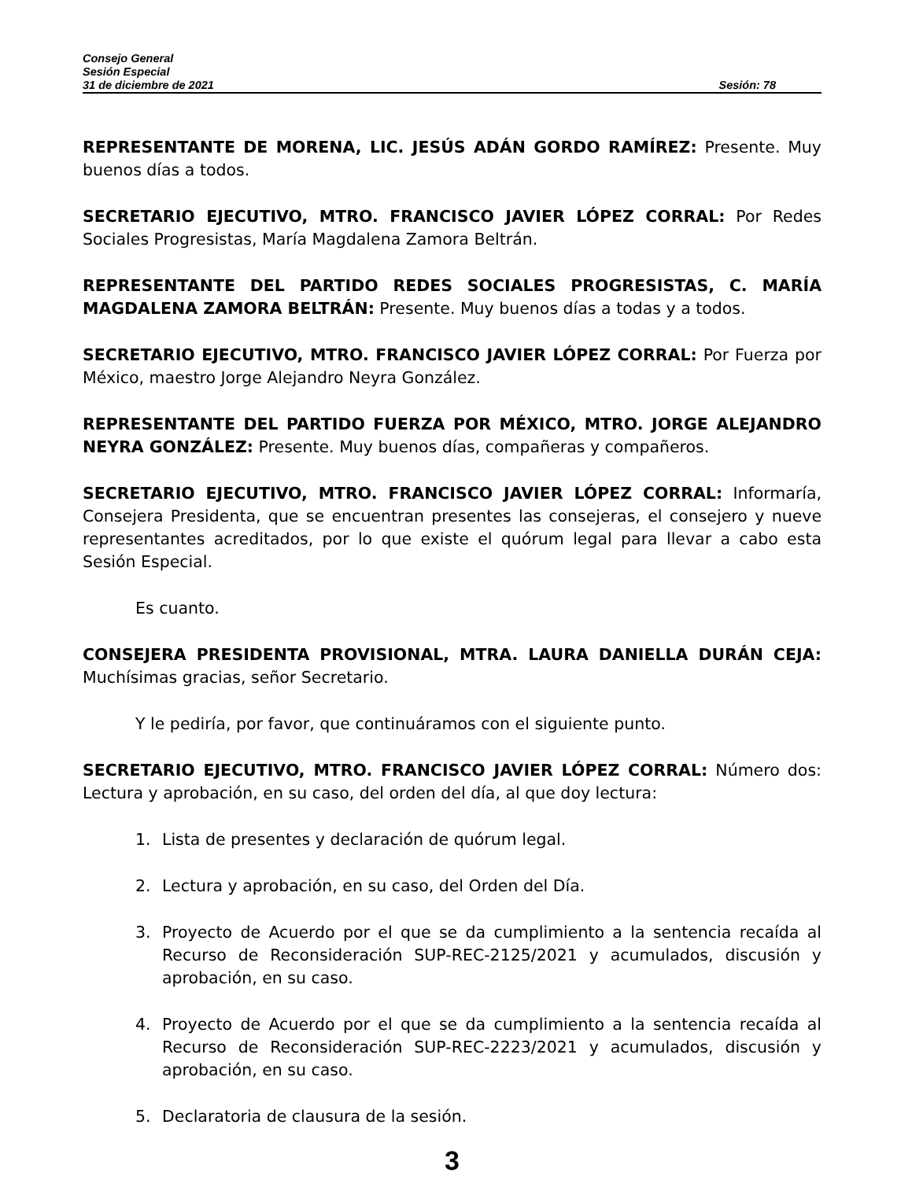Consejo General
Sesión Especial
31 de diciembre de 2021 Sesión: 78
REPRESENTANTE DE MORENA, LIC. JESÚS ADÁN GORDO RAMÍREZ: Presente. Muy buenos días a todos.
SECRETARIO EJECUTIVO, MTRO. FRANCISCO JAVIER LÓPEZ CORRAL: Por Redes Sociales Progresistas, María Magdalena Zamora Beltrán.
REPRESENTANTE DEL PARTIDO REDES SOCIALES PROGRESISTAS, C. MARÍA MAGDALENA ZAMORA BELTRÁN: Presente. Muy buenos días a todas y a todos.
SECRETARIO EJECUTIVO, MTRO. FRANCISCO JAVIER LÓPEZ CORRAL: Por Fuerza por México, maestro Jorge Alejandro Neyra González.
REPRESENTANTE DEL PARTIDO FUERZA POR MÉXICO, MTRO. JORGE ALEJANDRO NEYRA GONZÁLEZ: Presente. Muy buenos días, compañeras y compañeros.
SECRETARIO EJECUTIVO, MTRO. FRANCISCO JAVIER LÓPEZ CORRAL: Informaría, Consejera Presidenta, que se encuentran presentes las consejeras, el consejero y nueve representantes acreditados, por lo que existe el quórum legal para llevar a cabo esta Sesión Especial.
Es cuanto.
CONSEJERA PRESIDENTA PROVISIONAL, MTRA. LAURA DANIELLA DURÁN CEJA: Muchísimas gracias, señor Secretario.
Y le pediría, por favor, que continuáramos con el siguiente punto.
SECRETARIO EJECUTIVO, MTRO. FRANCISCO JAVIER LÓPEZ CORRAL: Número dos: Lectura y aprobación, en su caso, del orden del día, al que doy lectura:
1. Lista de presentes y declaración de quórum legal.
2. Lectura y aprobación, en su caso, del Orden del Día.
3. Proyecto de Acuerdo por el que se da cumplimiento a la sentencia recaída al Recurso de Reconsideración SUP-REC-2125/2021 y acumulados, discusión y aprobación, en su caso.
4. Proyecto de Acuerdo por el que se da cumplimiento a la sentencia recaída al Recurso de Reconsideración SUP-REC-2223/2021 y acumulados, discusión y aprobación, en su caso.
5. Declaratoria de clausura de la sesión.
3